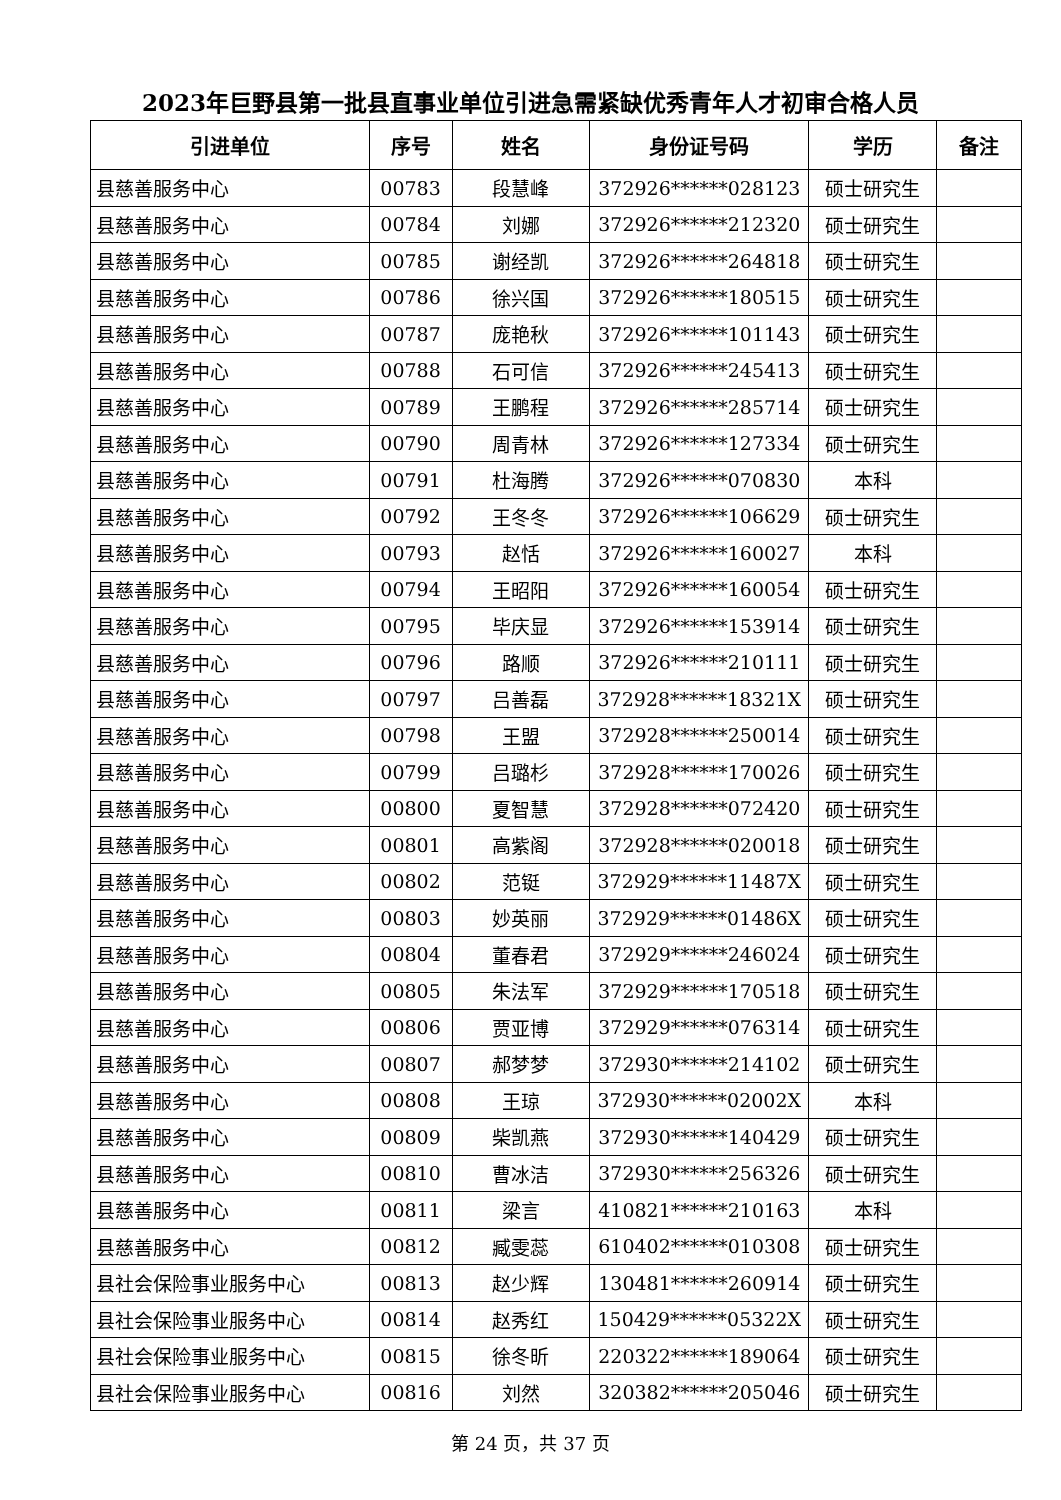2023年巨野县第一批县直事业单位引进急需紧缺优秀青年人才初审合格人员
| 引进单位 | 序号 | 姓名 | 身份证号码 | 学历 | 备注 |
| --- | --- | --- | --- | --- | --- |
| 县慈善服务中心 | 00783 | 段慧峰 | 372926******028123 | 硕士研究生 | |
| 县慈善服务中心 | 00784 | 刘娜 | 372926******212320 | 硕士研究生 | |
| 县慈善服务中心 | 00785 | 谢经凯 | 372926******264818 | 硕士研究生 | |
| 县慈善服务中心 | 00786 | 徐兴国 | 372926******180515 | 硕士研究生 | |
| 县慈善服务中心 | 00787 | 庞艳秋 | 372926******101143 | 硕士研究生 | |
| 县慈善服务中心 | 00788 | 石可信 | 372926******245413 | 硕士研究生 | |
| 县慈善服务中心 | 00789 | 王鹏程 | 372926******285714 | 硕士研究生 | |
| 县慈善服务中心 | 00790 | 周青林 | 372926******127334 | 硕士研究生 | |
| 县慈善服务中心 | 00791 | 杜海腾 | 372926******070830 | 本科 | |
| 县慈善服务中心 | 00792 | 王冬冬 | 372926******106629 | 硕士研究生 | |
| 县慈善服务中心 | 00793 | 赵恬 | 372926******160027 | 本科 | |
| 县慈善服务中心 | 00794 | 王昭阳 | 372926******160054 | 硕士研究生 | |
| 县慈善服务中心 | 00795 | 毕庆显 | 372926******153914 | 硕士研究生 | |
| 县慈善服务中心 | 00796 | 路顺 | 372926******210111 | 硕士研究生 | |
| 县慈善服务中心 | 00797 | 吕善磊 | 372928******18321X | 硕士研究生 | |
| 县慈善服务中心 | 00798 | 王盟 | 372928******250014 | 硕士研究生 | |
| 县慈善服务中心 | 00799 | 吕璐杉 | 372928******170026 | 硕士研究生 | |
| 县慈善服务中心 | 00800 | 夏智慧 | 372928******072420 | 硕士研究生 | |
| 县慈善服务中心 | 00801 | 高紫阁 | 372928******020018 | 硕士研究生 | |
| 县慈善服务中心 | 00802 | 范铤 | 372929******11487X | 硕士研究生 | |
| 县慈善服务中心 | 00803 | 妙英丽 | 372929******01486X | 硕士研究生 | |
| 县慈善服务中心 | 00804 | 董春君 | 372929******246024 | 硕士研究生 | |
| 县慈善服务中心 | 00805 | 朱法军 | 372929******170518 | 硕士研究生 | |
| 县慈善服务中心 | 00806 | 贾亚博 | 372929******076314 | 硕士研究生 | |
| 县慈善服务中心 | 00807 | 郝梦梦 | 372930******214102 | 硕士研究生 | |
| 县慈善服务中心 | 00808 | 王琼 | 372930******02002X | 本科 | |
| 县慈善服务中心 | 00809 | 柴凯燕 | 372930******140429 | 硕士研究生 | |
| 县慈善服务中心 | 00810 | 曹冰洁 | 372930******256326 | 硕士研究生 | |
| 县慈善服务中心 | 00811 | 梁言 | 410821******210163 | 本科 | |
| 县慈善服务中心 | 00812 | 臧雯蕊 | 610402******010308 | 硕士研究生 | |
| 县社会保险事业服务中心 | 00813 | 赵少辉 | 130481******260914 | 硕士研究生 | |
| 县社会保险事业服务中心 | 00814 | 赵秀红 | 150429******05322X | 硕士研究生 | |
| 县社会保险事业服务中心 | 00815 | 徐冬昕 | 220322******189064 | 硕士研究生 | |
| 县社会保险事业服务中心 | 00816 | 刘然 | 320382******205046 | 硕士研究生 | |
第 24 页，共 37 页